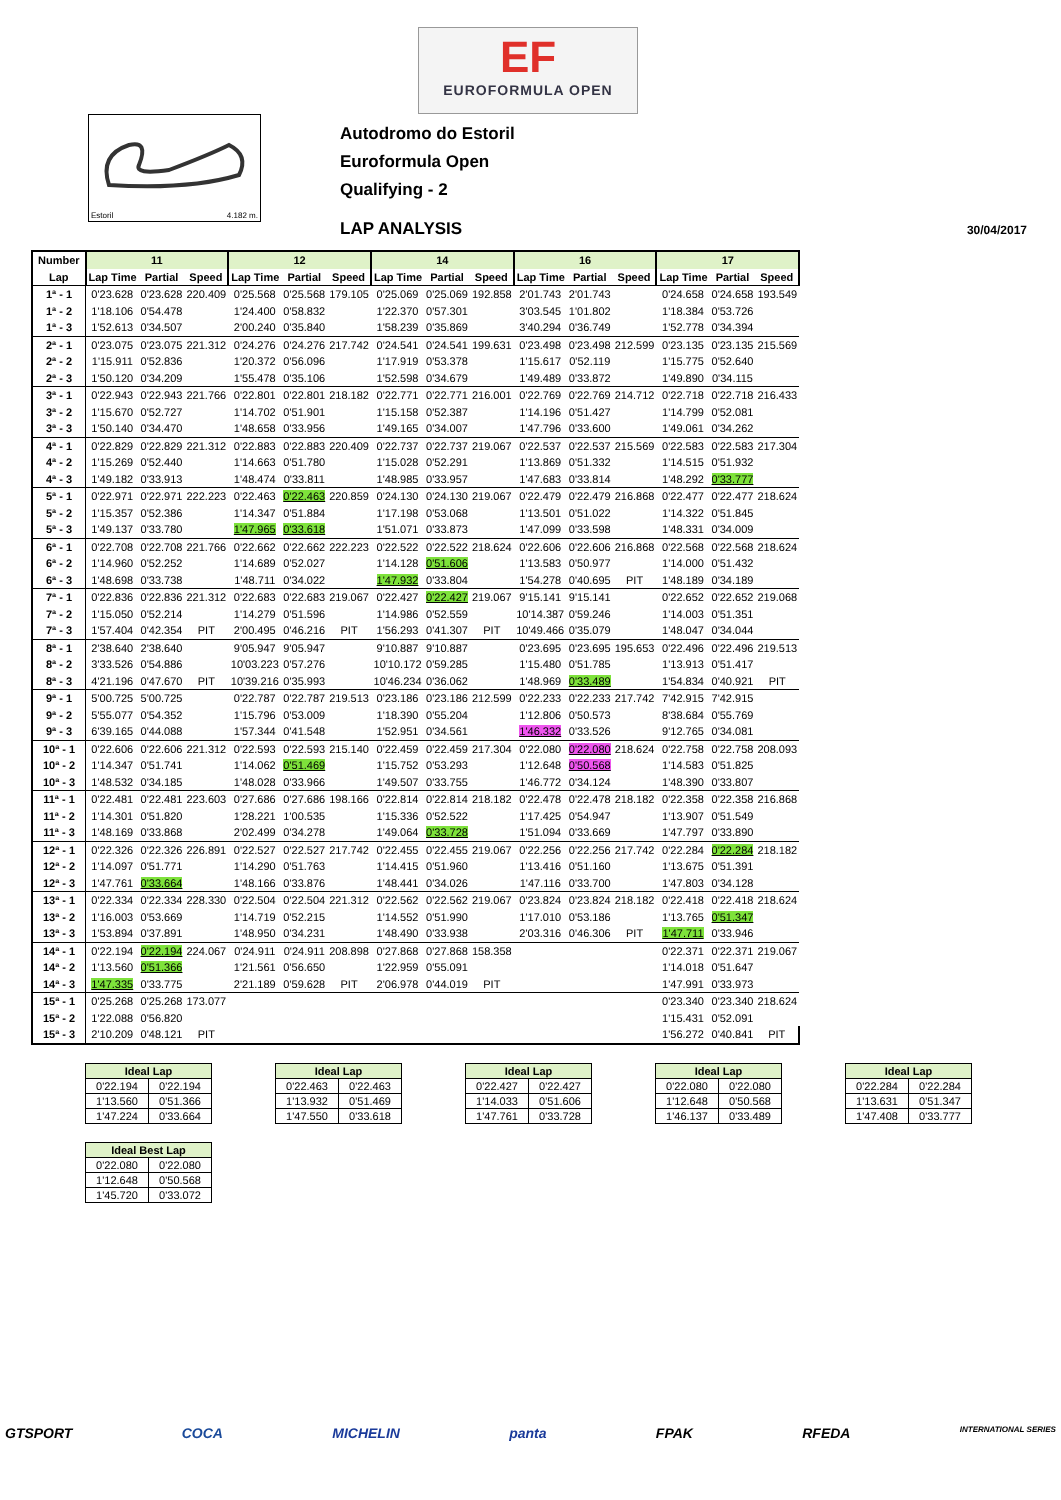EF
EUROFORMULA OPEN
Estoril 4.182 m.
Autodromo do Estoril
Euroformula Open
Qualifying - 2
LAP ANALYSIS 30/04/2017
| Number | 11 | | | 12 | | | 14 | | | 16 | | | 17 | | |
| --- | --- | --- | --- | --- | --- | --- | --- | --- | --- | --- | --- | --- | --- | --- | --- |
| Lap | Lap Time | Partial | Speed | Lap Time | Partial | Speed | Lap Time | Partial | Speed | Lap Time | Partial | Speed | Lap Time | Partial | Speed |
| 1ª - 1 | 0'23.628 | 0'23.628 | 220.409 | 0'25.568 | 0'25.568 | 179.105 | 0'25.069 | 0'25.069 | 192.858 | 2'01.743 | 2'01.743 | | 0'24.658 | 0'24.658 | 193.549 |
| 1ª - 2 | 1'18.106 | 0'54.478 | | 1'24.400 | 0'58.832 | | 1'22.370 | 0'57.301 | | 3'03.545 | 1'01.802 | | 1'18.384 | 0'53.726 | |
| 1ª - 3 | 1'52.613 | 0'34.507 | | 2'00.240 | 0'35.840 | | 1'58.239 | 0'35.869 | | 3'40.294 | 0'36.749 | | 1'52.778 | 0'34.394 | |
| 2ª - 1 | 0'23.075 | 0'23.075 | 221.312 | 0'24.276 | 0'24.276 | 217.742 | 0'24.541 | 0'24.541 | 199.631 | 0'23.498 | 0'23.498 | 212.599 | 0'23.135 | 0'23.135 | 215.569 |
| 2ª - 2 | 1'15.911 | 0'52.836 | | 1'20.372 | 0'56.096 | | 1'17.919 | 0'53.378 | | 1'15.617 | 0'52.119 | | 1'15.775 | 0'52.640 | |
| 2ª - 3 | 1'50.120 | 0'34.209 | | 1'55.478 | 0'35.106 | | 1'52.598 | 0'34.679 | | 1'49.489 | 0'33.872 | | 1'49.890 | 0'34.115 | |
| 3ª - 1 | 0'22.943 | 0'22.943 | 221.766 | 0'22.801 | 0'22.801 | 218.182 | 0'22.771 | 0'22.771 | 216.001 | 0'22.769 | 0'22.769 | 214.712 | 0'22.718 | 0'22.718 | 216.433 |
| 3ª - 2 | 1'15.670 | 0'52.727 | | 1'14.702 | 0'51.901 | | 1'15.158 | 0'52.387 | | 1'14.196 | 0'51.427 | | 1'14.799 | 0'52.081 | |
| 3ª - 3 | 1'50.140 | 0'34.470 | | 1'48.658 | 0'33.956 | | 1'49.165 | 0'34.007 | | 1'47.796 | 0'33.600 | | 1'49.061 | 0'34.262 | |
| 4ª - 1 | 0'22.829 | 0'22.829 | 221.312 | 0'22.883 | 0'22.883 | 220.409 | 0'22.737 | 0'22.737 | 219.067 | 0'22.537 | 0'22.537 | 215.569 | 0'22.583 | 0'22.583 | 217.304 |
| 4ª - 2 | 1'15.269 | 0'52.440 | | 1'14.663 | 0'51.780 | | 1'15.028 | 0'52.291 | | 1'13.869 | 0'51.332 | | 1'14.515 | 0'51.932 | |
| 4ª - 3 | 1'49.182 | 0'33.913 | | 1'48.474 | 0'33.811 | | 1'48.985 | 0'33.957 | | 1'47.683 | 0'33.814 | | 1'48.292 | 0'33.777 | |
| 5ª - 1 | 0'22.971 | 0'22.971 | 222.223 | 0'22.463 | 0'22.463 | 220.859 | 0'24.130 | 0'24.130 | 219.067 | 0'22.479 | 0'22.479 | 216.868 | 0'22.477 | 0'22.477 | 218.624 |
| 5ª - 2 | 1'15.357 | 0'52.386 | | 1'14.347 | 0'51.884 | | 1'17.198 | 0'53.068 | | 1'13.501 | 0'51.022 | | 1'14.322 | 0'51.845 | |
| 5ª - 3 | 1'49.137 | 0'33.780 | | 1'47.965 | 0'33.618 | | 1'51.071 | 0'33.873 | | 1'47.099 | 0'33.598 | | 1'48.331 | 0'34.009 | |
| 6ª - 1 | 0'22.708 | 0'22.708 | 221.766 | 0'22.662 | 0'22.662 | 222.223 | 0'22.522 | 0'22.522 | 218.624 | 0'22.606 | 0'22.606 | 216.868 | 0'22.568 | 0'22.568 | 218.624 |
| 6ª - 2 | 1'14.960 | 0'52.252 | | 1'14.689 | 0'52.027 | | 1'14.128 | 0'51.606 | | 1'13.583 | 0'50.977 | | 1'14.000 | 0'51.432 | |
| 6ª - 3 | 1'48.698 | 0'33.738 | | 1'48.711 | 0'34.022 | | 1'47.932 | 0'33.804 | | 1'54.278 | 0'40.695 | PIT | 1'48.189 | 0'34.189 | |
| 7ª - 1 | 0'22.836 | 0'22.836 | 221.312 | 0'22.683 | 0'22.683 | 219.067 | 0'22.427 | 0'22.427 | 219.067 | 9'15.141 | 9'15.141 | | 0'22.652 | 0'22.652 | 219.068 |
| 7ª - 2 | 1'15.050 | 0'52.214 | | 1'14.279 | 0'51.596 | | 1'14.986 | 0'52.559 | | 10'14.387 | 0'59.246 | | 1'14.003 | 0'51.351 | |
| 7ª - 3 | 1'57.404 | 0'42.354 | PIT | 2'00.495 | 0'46.216 | PIT | 1'56.293 | 0'41.307 | PIT | 10'49.466 | 0'35.079 | | 1'48.047 | 0'34.044 | |
| 8ª - 1 | 2'38.640 | 2'38.640 | | 9'05.947 | 9'05.947 | | 9'10.887 | 9'10.887 | | 0'23.695 | 0'23.695 | 195.653 | 0'22.496 | 0'22.496 | 219.513 |
| 8ª - 2 | 3'33.526 | 0'54.886 | | 10'03.223 | 0'57.276 | | 10'10.172 | 0'59.285 | | 1'15.480 | 0'51.785 | | 1'13.913 | 0'51.417 | |
| 8ª - 3 | 4'21.196 | 0'47.670 | PIT | 10'39.216 | 0'35.993 | | 10'46.234 | 0'36.062 | | 1'48.969 | 0'33.489 | | 1'54.834 | 0'40.921 | PIT |
| 9ª - 1 | 5'00.725 | 5'00.725 | | 0'22.787 | 0'22.787 | 219.513 | 0'23.186 | 0'23.186 | 212.599 | 0'22.233 | 0'22.233 | 217.742 | 7'42.915 | 7'42.915 | |
| 9ª - 2 | 5'55.077 | 0'54.352 | | 1'15.796 | 0'53.009 | | 1'18.390 | 0'55.204 | | 1'12.806 | 0'50.573 | | 8'38.684 | 0'55.769 | |
| 9ª - 3 | 6'39.165 | 0'44.088 | | 1'57.344 | 0'41.548 | | 1'52.951 | 0'34.561 | | 1'46.332 | 0'33.526 | | 9'12.765 | 0'34.081 | |
| 10ª - 1 | 0'22.606 | 0'22.606 | 221.312 | 0'22.593 | 0'22.593 | 215.140 | 0'22.459 | 0'22.459 | 217.304 | 0'22.080 | 0'22.080 | 218.624 | 0'22.758 | 0'22.758 | 208.093 |
| 10ª - 2 | 1'14.347 | 0'51.741 | | 1'14.062 | 0'51.469 | | 1'15.752 | 0'53.293 | | 1'12.648 | 0'50.568 | | 1'14.583 | 0'51.825 | |
| 10ª - 3 | 1'48.532 | 0'34.185 | | 1'48.028 | 0'33.966 | | 1'49.507 | 0'33.755 | | 1'46.772 | 0'34.124 | | 1'48.390 | 0'33.807 | |
| 11ª - 1 | 0'22.481 | 0'22.481 | 223.603 | 0'27.686 | 0'27.686 | 198.166 | 0'22.814 | 0'22.814 | 218.182 | 0'22.478 | 0'22.478 | 218.182 | 0'22.358 | 0'22.358 | 216.868 |
| 11ª - 2 | 1'14.301 | 0'51.820 | | 1'28.221 | 1'00.535 | | 1'15.336 | 0'52.522 | | 1'17.425 | 0'54.947 | | 1'13.907 | 0'51.549 | |
| 11ª - 3 | 1'48.169 | 0'33.868 | | 2'02.499 | 0'34.278 | | 1'49.064 | 0'33.728 | | 1'51.094 | 0'33.669 | | 1'47.797 | 0'33.890 | |
| 12ª - 1 | 0'22.326 | 0'22.326 | 226.891 | 0'22.527 | 0'22.527 | 217.742 | 0'22.455 | 0'22.455 | 219.067 | 0'22.256 | 0'22.256 | 217.742 | 0'22.284 | 0'22.284 | 218.182 |
| 12ª - 2 | 1'14.097 | 0'51.771 | | 1'14.290 | 0'51.763 | | 1'14.415 | 0'51.960 | | 1'13.416 | 0'51.160 | | 1'13.675 | 0'51.391 | |
| 12ª - 3 | 1'47.761 | 0'33.664 | | 1'48.166 | 0'33.876 | | 1'48.441 | 0'34.026 | | 1'47.116 | 0'33.700 | | 1'47.803 | 0'34.128 | |
| 13ª - 1 | 0'22.334 | 0'22.334 | 228.330 | 0'22.504 | 0'22.504 | 221.312 | 0'22.562 | 0'22.562 | 219.067 | 0'23.824 | 0'23.824 | 218.182 | 0'22.418 | 0'22.418 | 218.624 |
| 13ª - 2 | 1'16.003 | 0'53.669 | | 1'14.719 | 0'52.215 | | 1'14.552 | 0'51.990 | | 1'17.010 | 0'53.186 | | 1'13.765 | 0'51.347 | |
| 13ª - 3 | 1'53.894 | 0'37.891 | | 1'48.950 | 0'34.231 | | 1'48.490 | 0'33.938 | | 2'03.316 | 0'46.306 | PIT | 1'47.711 | 0'33.946 | |
| 14ª - 1 | 0'22.194 | 0'22.194 | 224.067 | 0'24.911 | 0'24.911 | 208.898 | 0'27.868 | 0'27.868 | 158.358 | | | | 0'22.371 | 0'22.371 | 219.067 |
| 14ª - 2 | 1'13.560 | 0'51.366 | | 1'21.561 | 0'56.650 | | 1'22.959 | 0'55.091 | | | | | 1'14.018 | 0'51.647 | |
| 14ª - 3 | 1'47.335 | 0'33.775 | | 2'21.189 | 0'59.628 | PIT | 2'06.978 | 0'44.019 | PIT | | | | 1'47.991 | 0'33.973 | |
| 15ª - 1 | 0'25.268 | 0'25.268 | 173.077 | | | | | | | | | | 0'23.340 | 0'23.340 | 218.624 |
| 15ª - 2 | 1'22.088 | 0'56.820 | | | | | | | | | | | 1'15.431 | 0'52.091 | |
| 15ª - 3 | 2'10.209 | 0'48.121 | PIT | | | | | | | | | | 1'56.272 | 0'40.841 | PIT |
| Ideal Lap | |
| --- | --- |
| 0'22.194 | 0'22.194 |
| 1'13.560 | 0'51.366 |
| 1'47.224 | 0'33.664 |
| Ideal Lap | |
| --- | --- |
| 0'22.463 | 0'22.463 |
| 1'13.932 | 0'51.469 |
| 1'47.550 | 0'33.618 |
| Ideal Lap | |
| --- | --- |
| 0'22.427 | 0'22.427 |
| 1'14.033 | 0'51.606 |
| 1'47.761 | 0'33.728 |
| Ideal Lap | |
| --- | --- |
| 0'22.080 | 0'22.080 |
| 1'12.648 | 0'50.568 |
| 1'46.137 | 0'33.489 |
| Ideal Lap | |
| --- | --- |
| 0'22.284 | 0'22.284 |
| 1'13.631 | 0'51.347 |
| 1'47.408 | 0'33.777 |
| Ideal Best Lap | |
| --- | --- |
| 0'22.080 | 0'22.080 |
| 1'12.648 | 0'50.568 |
| 1'45.720 | 0'33.072 |
GTSPORT COCA MICHELIN panta FPAK RFEDA INTERNATIONAL SERIES